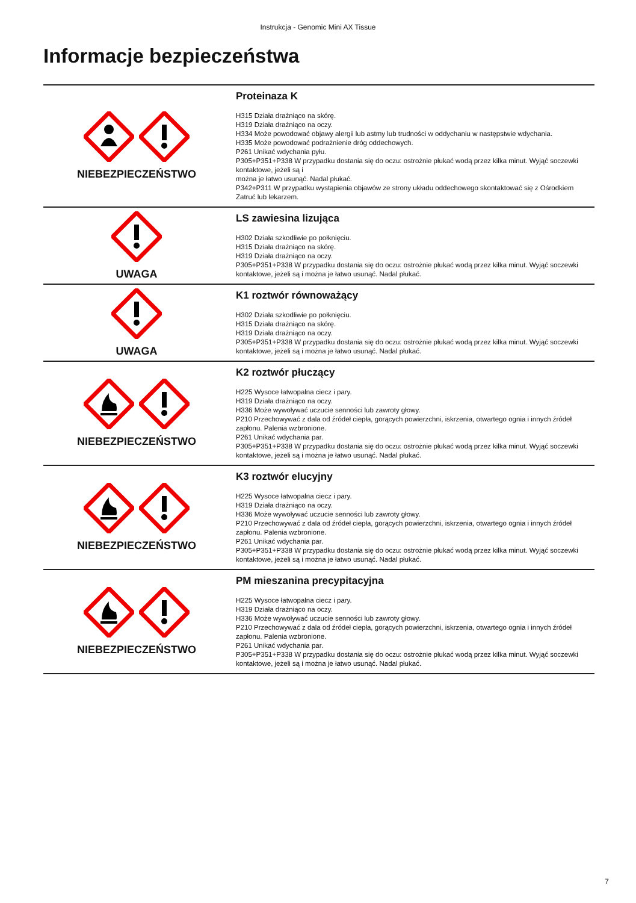Instrukcja - Genomic Mini AX Tissue
Informacje bezpieczeństwa
| NIEBEZPIECZEŃSTWO | Proteinaza K H315 Działa drażniąco na skórę. H319 Działa drażniąco na oczy. H334 Może powodować objawy alergii lub astmy lub trudności w oddychaniu w następstwie wdychania. H335 Może powodować podrażnienie dróg oddechowych. P261 Unikać wdychania pyłu. P305+P351+P338 W przypadku dostania się do oczu: ostrożnie płukać wodą przez kilka minut. Wyjąć soczewki kontaktowe, jeżeli są i można je łatwo usunąć. Nadal płukać. P342+P311 W przypadku wystąpienia objawów ze strony układu oddechowego skontaktować się z Ośrodkiem Zatruć lub lekarzem. |
| UWAGA | LS zawiesina lizująca H302 Działa szkodliwie po połknięciu. H315 Działa drażniąco na skórę. H319 Działa drażniąco na oczy. P305+P351+P338 W przypadku dostania się do oczu: ostrożnie płukać wodą przez kilka minut. Wyjąć soczewki kontaktowe, jeżeli są i można je łatwo usunąć. Nadal płukać. |
| UWAGA | K1 roztwór równoważący H302 Działa szkodliwie po połknięciu. H315 Działa drażniąco na skórę. H319 Działa drażniąco na oczy. P305+P351+P338 W przypadku dostania się do oczu: ostrożnie płukać wodą przez kilka minut. Wyjąć soczewki kontaktowe, jeżeli są i można je łatwo usunąć. Nadal płukać. |
| NIEBEZPIECZEŃSTWO | K2 roztwór płuczący H225 Wysoce łatwopalna ciecz i pary. H319 Działa drażniąco na oczy. H336 Może wywoływać uczucie senności lub zawroty głowy. P210 Przechowywać z dala od źródeł ciepła, gorących powierzchni, iskrzenia, otwartego ognia i innych źródeł zapłonu. Palenia wzbronione. P261 Unikać wdychania par. P305+P351+P338 W przypadku dostania się do oczu: ostrożnie płukać wodą przez kilka minut. Wyjąć soczewki kontaktowe, jeżeli są i można je łatwo usunąć. Nadal płukać. |
| NIEBEZPIECZEŃSTWO | K3 roztwór elucyjny H225 Wysoce łatwopalna ciecz i pary. H319 Działa drażniąco na oczy. H336 Może wywoływać uczucie senności lub zawroty głowy. P210 Przechowywać z dala od źródeł ciepła, gorących powierzchni, iskrzenia, otwartego ognia i innych źródeł zapłonu. Palenia wzbronione. P261 Unikać wdychania par. P305+P351+P338 W przypadku dostania się do oczu: ostrożnie płukać wodą przez kilka minut. Wyjąć soczewki kontaktowe, jeżeli są i można je łatwo usunąć. Nadal płukać. |
| NIEBEZPIECZEŃSTWO | PM mieszanina precypitacyjna H225 Wysoce łatwopalna ciecz i pary. H319 Działa drażniąco na oczy. H336 Może wywoływać uczucie senności lub zawroty głowy. P210 Przechowywać z dala od źródeł ciepła, gorących powierzchni, iskrzenia, otwartego ognia i innych źródeł zapłonu. Palenia wzbronione. P261 Unikać wdychania par. P305+P351+P338 W przypadku dostania się do oczu: ostrożnie płukać wodą przez kilka minut. Wyjąć soczewki kontaktowe, jeżeli są i można je łatwo usunąć. Nadal płukać. |
7